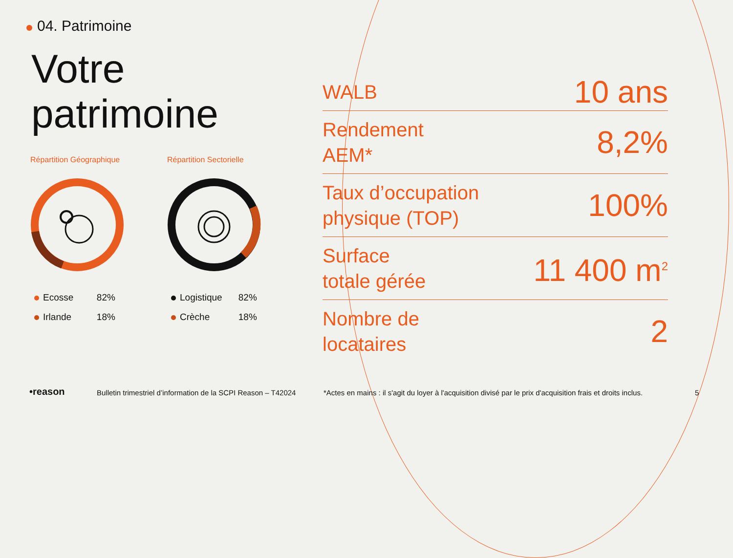04. Patrimoine
Votre
patrimoine
Répartition Géographique
| Ecosse | 82% |
| Irlande | 18% |
Répartition Sectorielle
| Logistique | 82% |
| Crèche | 18% |
| WALB | 10 ans |
| Rendement AEM* | 8,2% |
| Taux d’occupation physique (TOP) | 100% |
| Surface totale gérée | 11 400 m<sup>2</sup> |
| Nombre de locataires | 2 |
•reason
Bulletin trimestriel d’information de la SCPI Reason – T42024
*Actes en mains : il s'agit du loyer à l'acquisition divisé par le prix d'acquisition frais et droits inclus.
5